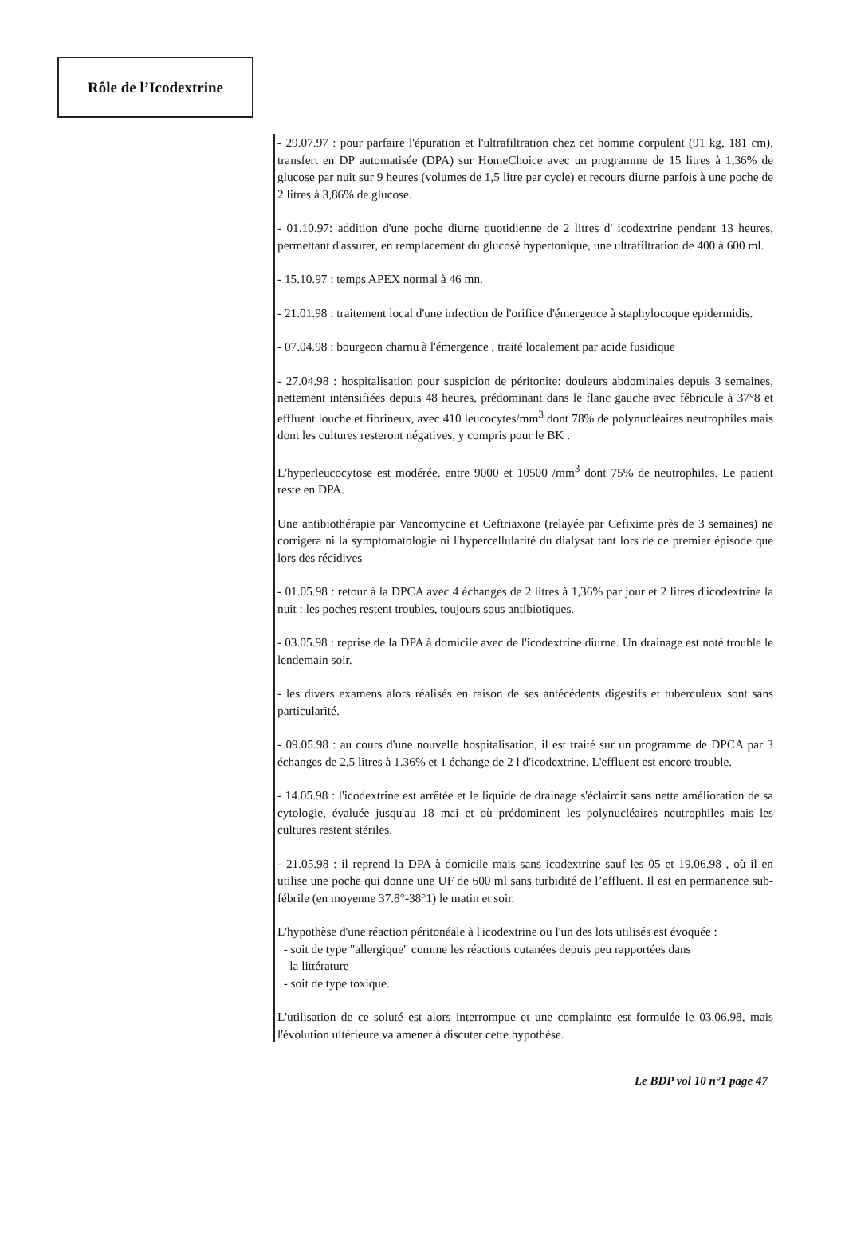Rôle de l’Icodextrine
- 29.07.97 : pour parfaire l'épuration et l'ultrafiltration chez cet homme corpulent (91 kg, 181 cm), transfert en DP automatisée (DPA) sur HomeChoice avec un programme de 15 litres à 1,36% de glucose par nuit sur 9 heures (volumes de 1,5 litre par cycle) et recours diurne parfois à une poche de 2 litres à 3,86% de glucose.
- 01.10.97: addition d'une poche diurne quotidienne de 2 litres d' icodextrine pendant 13 heures, permettant d'assurer, en remplacement du glucosé hypertonique, une ultrafiltration de 400 à 600 ml.
- 15.10.97 : temps APEX normal à 46 mn.
- 21.01.98 : traitement local d'une infection de l'orifice d'émergence à staphylocoque epidermidis.
- 07.04.98 : bourgeon charnu à l'émergence , traité localement par acide fusidique
- 27.04.98 : hospitalisation pour suspicion de péritonite: douleurs abdominales depuis 3 semaines, nettement intensifiées depuis 48 heures, prédominant dans le flanc gauche avec fébricule à 37°8 et effluent louche et fibrineux, avec 410 leucocytes/mm<sup>3</sup> dont 78% de polynucléaires neutrophiles mais dont les cultures resteront négatives, y compris pour le BK .
L'hyperleucocytose est modérée, entre 9000 et 10500 /mm<sup>3</sup> dont 75% de neutrophiles. Le patient reste en DPA.
Une antibiothérapie par Vancomycine et Ceftriaxone (relayée par Cefixime près de 3 semaines) ne corrigera ni la symptomatologie ni l'hypercellularité du dialysat tant lors de ce premier épisode que lors des récidives
- 01.05.98 : retour à la DPCA avec 4 échanges de 2 litres à 1,36% par jour et 2 litres d'icodextrine la nuit : les poches restent troubles, toujours sous antibiotiques.
- 03.05.98 : reprise de la DPA à domicile avec de l'icodextrine diurne. Un drainage est noté trouble le lendemain soir.
- les divers examens alors réalisés en raison de ses antécédents digestifs et tuberculeux sont sans particularité.
- 09.05.98 : au cours d'une nouvelle hospitalisation, il est traité sur un programme de DPCA par 3 échanges de 2,5 litres à 1.36% et 1 échange de 2 l d'icodextrine. L'effluent est encore trouble.
- 14.05.98 : l'icodextrine est arrêtée et le liquide de drainage s'éclaircit sans nette amélioration de sa cytologie, évaluée jusqu'au 18 mai et où prédominent les polynucléaires neutrophiles mais les cultures restent stériles.
- 21.05.98 : il reprend la DPA à domicile mais sans icodextrine sauf les 05 et 19.06.98 , où il en utilise une poche qui donne une UF de 600 ml sans turbidité de l’effluent. Il est en permanence sub-fébrile (en moyenne 37.8°-38°1) le matin et soir.
L'hypothèse d'une réaction péritonéale à l'icodextrine ou l'un des lots utilisés est évoquée :
- soit de type "allergique" comme les réactions cutanées depuis peu rapportées dans
la littérature
- soit de type toxique.
L'utilisation de ce soluté est alors interrompue et une complainte est formulée le 03.06.98, mais l'évolution ultérieure va amener à discuter cette hypothèse.
Le BDP vol 10 n°1 page 47